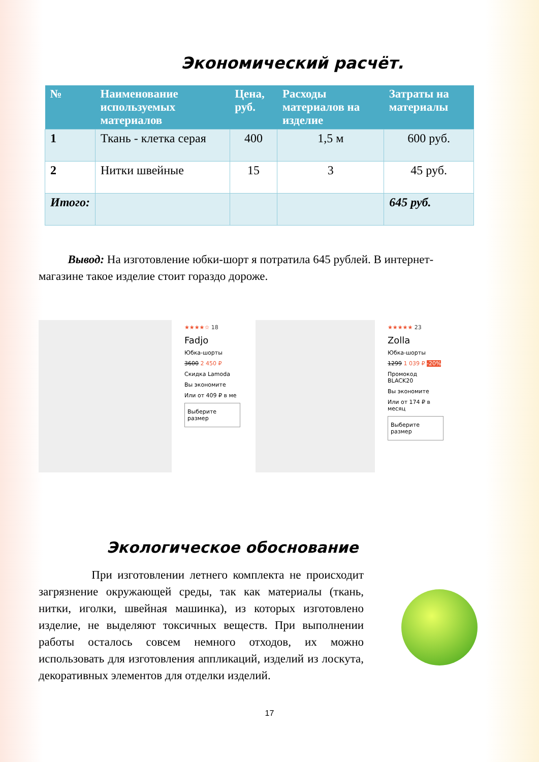Экономический расчёт.
| № | Наименование используемых материалов | Цена, руб. | Расходы материалов на изделие | Затраты на материалы |
| --- | --- | --- | --- | --- |
| 1 | Ткань - клетка серая | 400 | 1,5 м | 600 руб. |
| 2 | Нитки швейные | 15 | 3 | 45 руб. |
| Итого: | | | | 645 руб. |
Вывод: На изготовление юбки-шорт я потратила 645 рублей. В интернет-магазине такое изделие стоит гораздо дороже.
★★★★☆ 18
Fadjo
Юбка-шорты
3600 2 450 ₽
Скидка Lamoda
Вы экономите
Или от 409 ₽ в ме
Выберите размер
★★★★★ 23
Zolla
Юбка-шорты
1299 1 039 ₽ -20%
Промокод BLACK20
Вы экономите
Или от 174 ₽ в месяц
Выберите размер
Экологическое обоснование
При изготовлении летнего комплекта не происходит загрязнение окружающей среды, так как материалы (ткань, нитки, иголки, швейная машинка), из которых изготовлено изделие, не выделяют токсичных веществ. При выполнении работы осталось совсем немного отходов, их можно использовать для изготовления аппликаций, изделий из лоскута, декоративных элементов для отделки изделий.
17